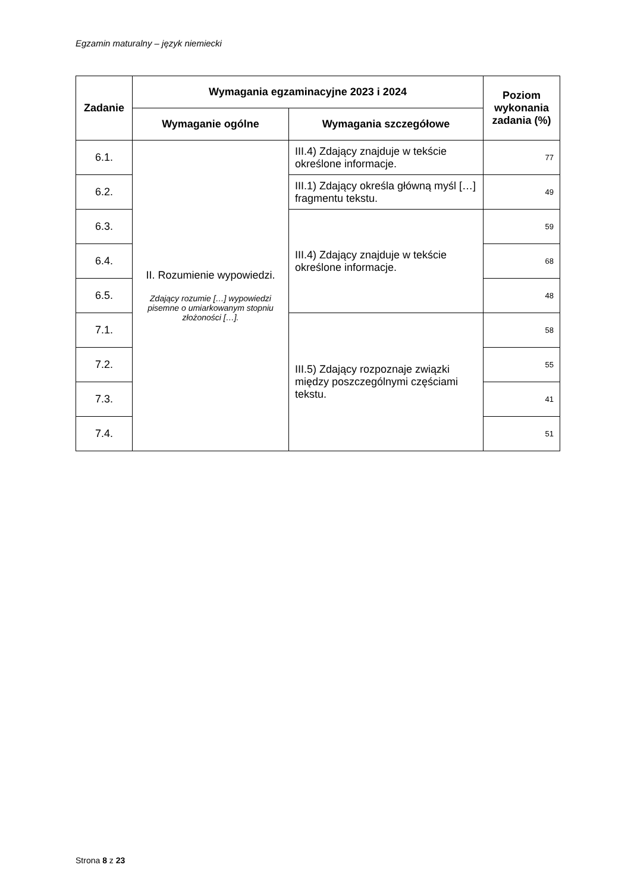Egzamin maturalny – język niemiecki
| Zadanie | Wymagania egzaminacyjne 2023 i 2024 | | Poziom wykonania zadania (%) |
| --- | --- | --- | --- |
| | Wymaganie ogólne | Wymagania szczegółowe | |
| 6.1. | II. Rozumienie wypowiedzi. Zdający rozumie […] wypowiedzi pisemne o umiarkowanym stopniu złożoności […]. | III.4) Zdający znajduje w tekście określone informacje. | 77 |
| 6.2. | | III.1) Zdający określa główną myśl […] fragmentu tekstu. | 49 |
| 6.3. | | III.4) Zdający znajduje w tekście określone informacje. | 59 |
| 6.4. | | | 68 |
| 6.5. | | | 48 |
| 7.1. | | III.5) Zdający rozpoznaje związki między poszczególnymi częściami tekstu. | 58 |
| 7.2. | | | 55 |
| 7.3. | | | 41 |
| 7.4. | | | 51 |
Strona 8 z 23